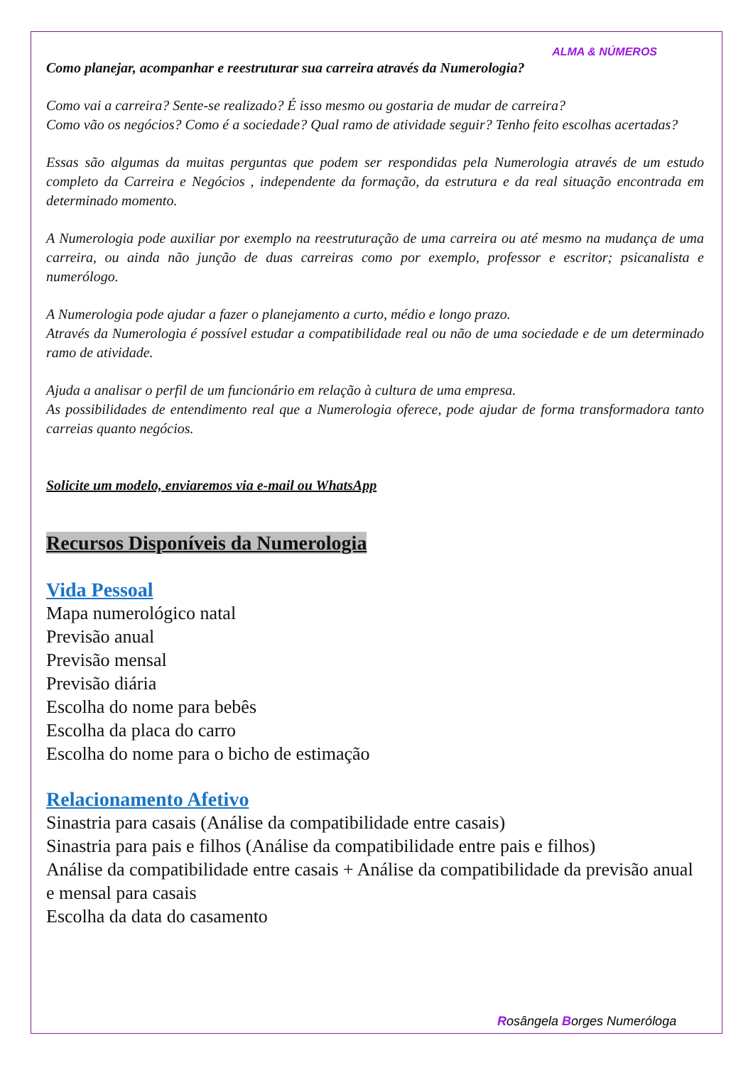ALMA & NÚMEROS
Como planejar, acompanhar e reestruturar sua carreira através da Numerologia?
Como vai a carreira? Sente-se realizado? É isso mesmo ou gostaria de mudar de carreira?
Como vão os negócios? Como é a sociedade? Qual ramo de atividade seguir? Tenho feito escolhas acertadas?
Essas são algumas da muitas perguntas que podem ser respondidas pela Numerologia através de um estudo completo da Carreira e Negócios , independente da formação, da estrutura e da real situação encontrada em determinado momento.
A Numerologia pode auxiliar por exemplo na reestruturação de uma carreira ou até mesmo na mudança de uma carreira, ou ainda não junção de duas carreiras como por exemplo, professor e escritor; psicanalista e numerólogo.
A Numerologia pode ajudar a fazer o planejamento a curto, médio e longo prazo.
Através da Numerologia é possível estudar a compatibilidade real ou não de uma sociedade e de um determinado ramo de atividade.
Ajuda a analisar o perfil de um funcionário em relação à cultura de uma empresa.
As possibilidades de entendimento real que a Numerologia oferece, pode ajudar de forma transformadora tanto carreias quanto negócios.
Solicite um modelo, enviaremos via e-mail ou WhatsApp
Recursos Disponíveis da Numerologia
Vida Pessoal
Mapa numerológico natal
Previsão anual
Previsão mensal
Previsão diária
Escolha do nome para bebês
Escolha da placa do carro
Escolha do nome para o bicho de estimação
Relacionamento Afetivo
Sinastria para casais (Análise da compatibilidade entre casais)
Sinastria para pais e filhos (Análise da compatibilidade entre pais e filhos)
Análise da compatibilidade entre casais + Análise da compatibilidade da previsão anual e mensal para casais
Escolha da data do casamento
Rosângela Borges Numeróloga